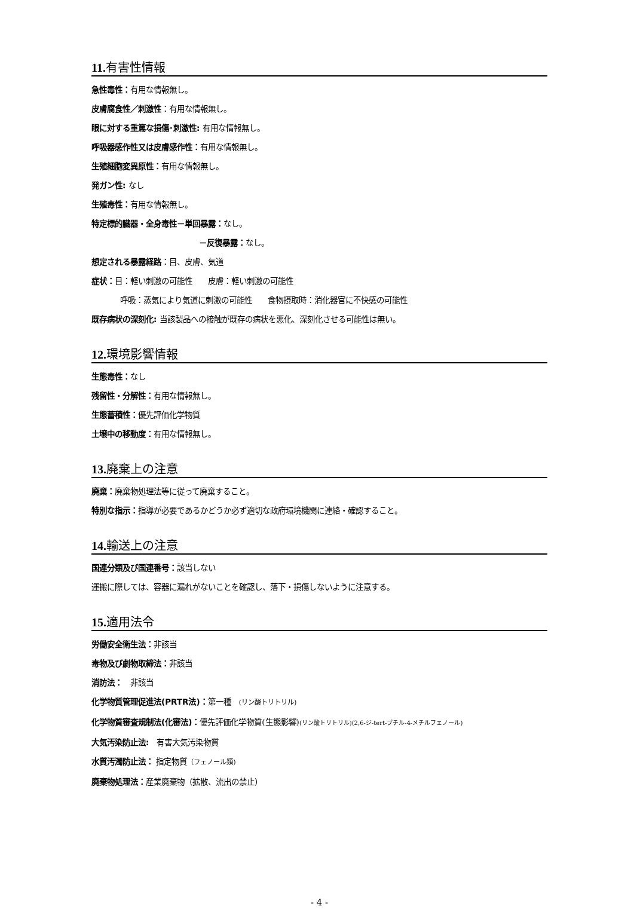11. 有害性情報
急性毒性：有用な情報無し。
皮膚腐食性／刺激性：有用な情報無し。
眼に対する重篤な損傷･刺激性: 有用な情報無し。
呼吸器感作性又は皮膚感作性：有用な情報無し。
生殖細胞変異原性：有用な情報無し。
発ガン性: なし
生殖毒性：有用な情報無し。
特定標的臓器・全身毒性－単回暴露：なし。
－反復暴露：なし。
想定される暴露経路：目、皮膚、気道
症状：目：軽い刺激の可能性　　皮膚：軽い刺激の可能性
呼吸：蒸気により気道に刺激の可能性　　食物摂取時：消化器官に不快感の可能性
既存病状の深刻化: 当該製品への接触が既存の病状を悪化、深刻化させる可能性は無い。
12. 環境影響情報
生態毒性：なし
残留性・分解性：有用な情報無し。
生態蓄積性：優先評価化学物質
土壌中の移動度：有用な情報無し。
13. 廃棄上の注意
廃棄：廃棄物処理法等に従って廃棄すること。
特別な指示：指導が必要であるかどうか必ず適切な政府環境機関に連絡・確認すること。
14. 輸送上の注意
国連分類及び国連番号：該当しない
運搬に際しては、容器に漏れがないことを確認し、落下・損傷しないように注意する。
15. 適用法令
労働安全衛生法：非該当
毒物及び劇物取締法：非該当
消防法：　非該当
化学物質管理促進法(PRTR法)：第一種　(リン酸トリトリル)
化学物質審査規制法(化審法)：優先評価化学物質(生態影響)(リン酸トリトリル)(2,6-ジ-tert-ブチル-4-メチルフェノール)
大気汚染防止法:　有害大気汚染物質
水質汚濁防止法： 指定物質（フェノール類)
廃棄物処理法：産業廃棄物（拡散、流出の禁止）
- 4 -